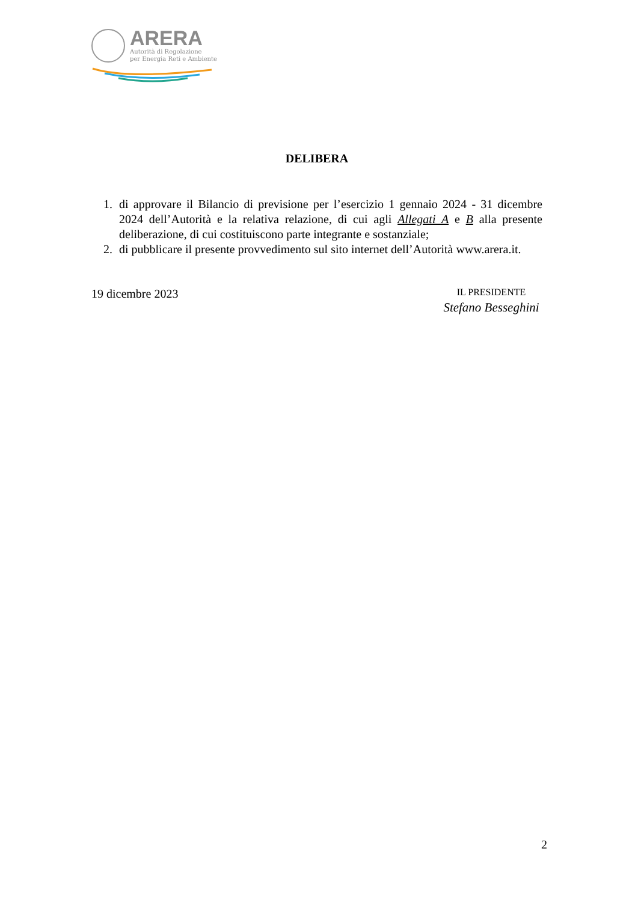ARERA
Autorità di Regolazione
per Energia Reti e Ambiente
DELIBERA
1. di approvare il Bilancio di previsione per l’esercizio 1 gennaio 2024 - 31 dicembre 2024 dell’Autorità e la relativa relazione, di cui agli Allegati A e B alla presente deliberazione, di cui costituiscono parte integrante e sostanziale;
2. di pubblicare il presente provvedimento sul sito internet dell’Autorità www.arera.it.
19 dicembre 2023
IL PRESIDENTE
Stefano Besseghini
2